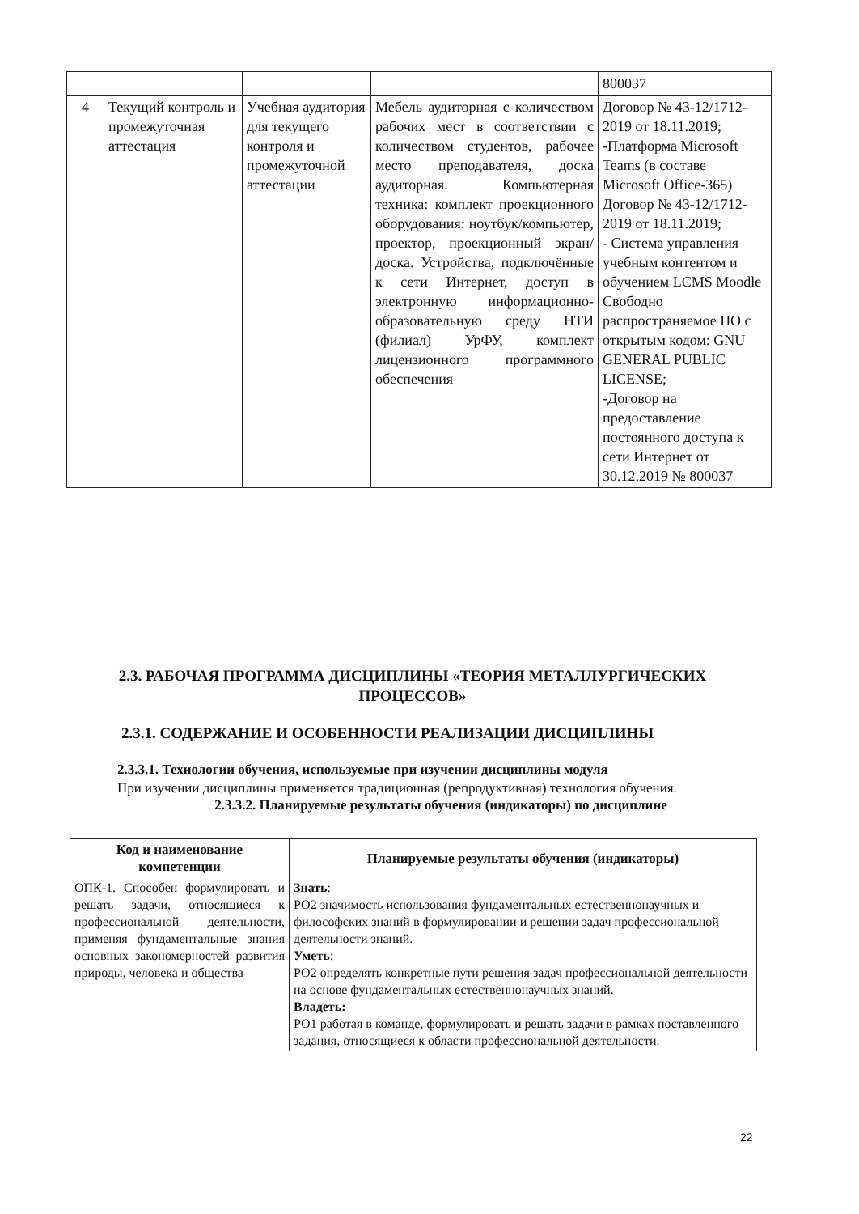| | | | | 800037 |
| 4 | Текущий контроль и промежуточная аттестация | Учебная аудитория для текущего контроля и промежуточной аттестации | Мебель аудиторная с количеством рабочих мест в соответствии с количеством студентов, рабочее место преподавателя, доска аудиторная. Компьютерная техника: комплект проекционного оборудования: ноутбук/компьютер, проектор, проекционный экран/доска. Устройства, подключённые к сети Интернет, доступ в электронную информационно-образовательную среду НТИ (филиал) УрФУ, комплект лицензионного программного обеспечения | Договор № 43-12/1712-2019 от 18.11.2019; -Платформа Microsoft Teams (в составе Microsoft Office-365) Договор № 43-12/1712-2019 от 18.11.2019; - Система управления учебным контентом и обучением LCMS Moodle Свободно распространяемое ПО с открытым кодом: GNU GENERAL PUBLIC LICENSE; -Договор на предоставление постоянного доступа к сети Интернет от 30.12.2019 № 800037 |
2.3. РАБОЧАЯ ПРОГРАММА ДИСЦИПЛИНЫ «ТЕОРИЯ МЕТАЛЛУРГИЧЕСКИХ ПРОЦЕССОВ»
2.3.1. СОДЕРЖАНИЕ И ОСОБЕННОСТИ РЕАЛИЗАЦИИ ДИСЦИПЛИНЫ
2.3.3.1. Технологии обучения, используемые при изучении дисциплины модуля
При изучении дисциплины применяется традиционная (репродуктивная) технология обучения.
2.3.3.2. Планируемые результаты обучения (индикаторы) по дисциплине
| Код и наименование компетенции | Планируемые результаты обучения (индикаторы) |
| --- | --- |
| ОПК-1. Способен формулировать и решать задачи, относящиеся к профессиональной деятельности, применяя фундаментальные знания основных закономерностей развития природы, человека и общества | Знать : РО2 значимость использования фундаментальных естественнонаучных и философских знаний в формулировании и решении задач профессиональной деятельности знаний. Уметь : РО2 определять конкретные пути решения задач профессиональной деятельности на основе фундаментальных естественнонаучных знаний. Владеть: РО1 работая в команде, формулировать и решать задачи в рамках поставленного задания, относящиеся к области профессиональной деятельности. |
22